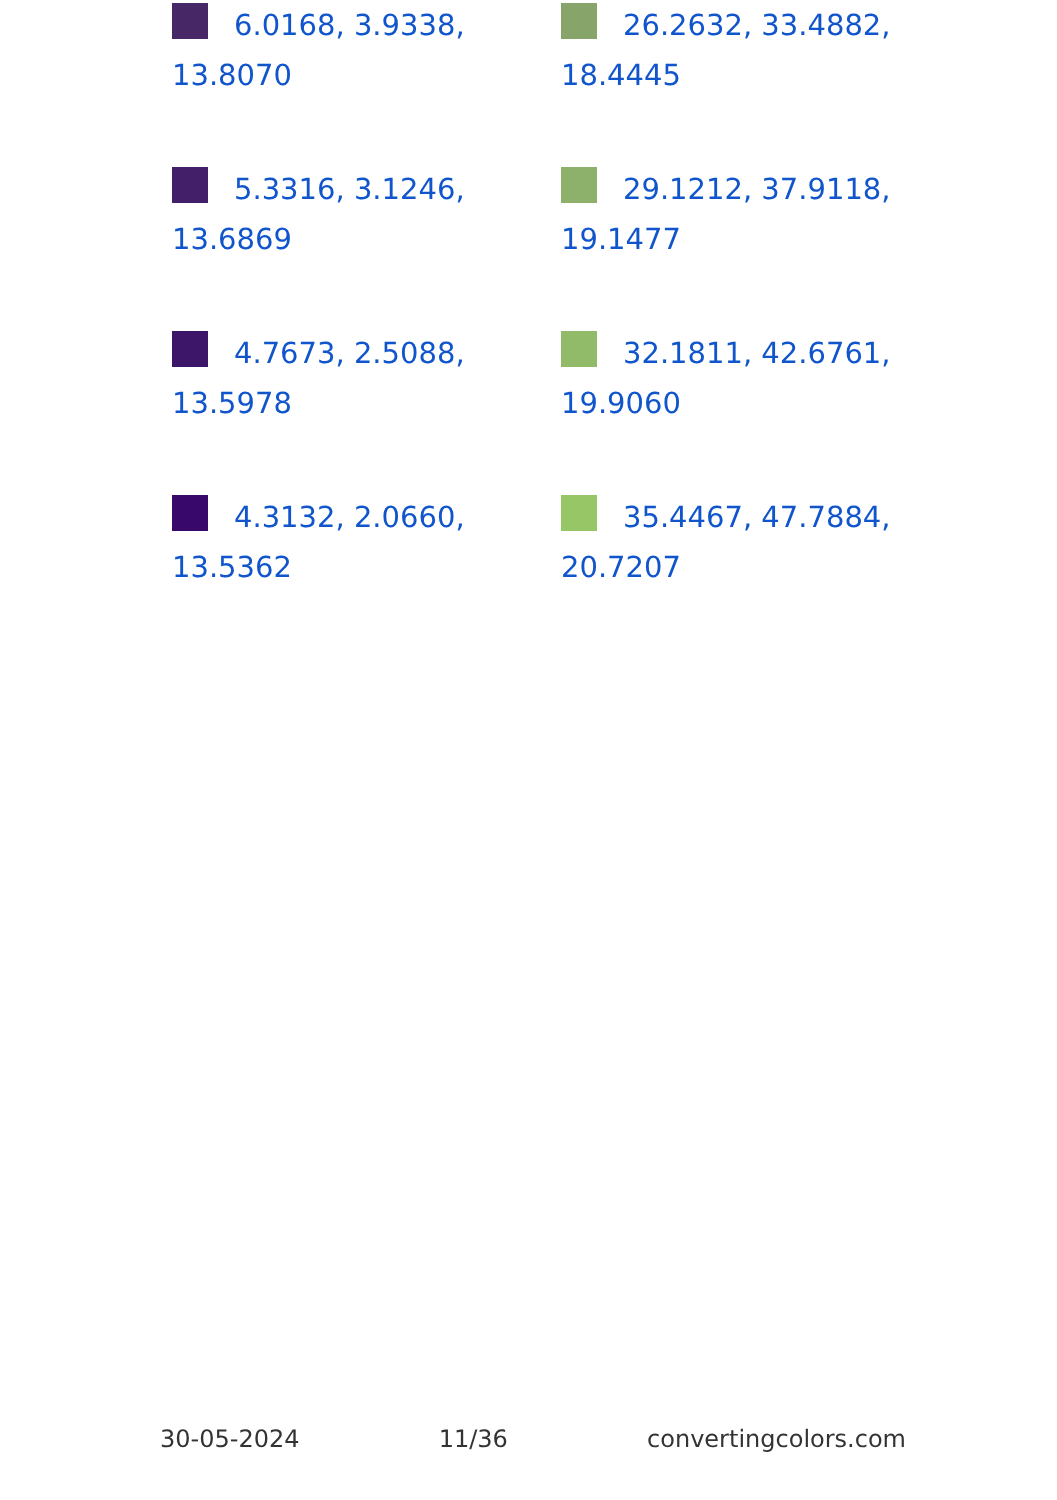6.0168, 3.9338, 13.8070
26.2632, 33.4882, 18.4445
5.3316, 3.1246, 13.6869
29.1212, 37.9118, 19.1477
4.7673, 2.5088, 13.5978
32.1811, 42.6761, 19.9060
4.3132, 2.0660, 13.5362
35.4467, 47.7884, 20.7207
30-05-2024 11/36 convertingcolors.com